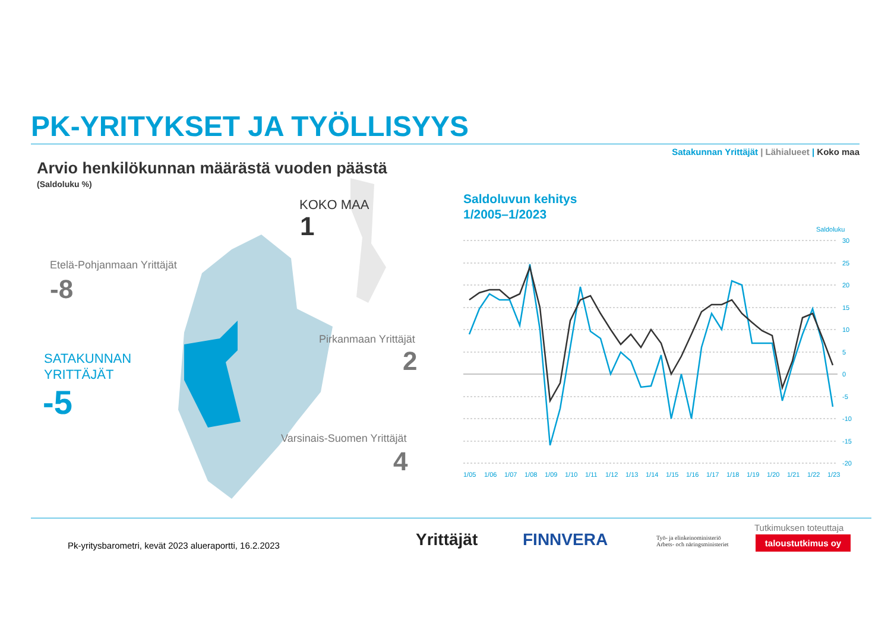PK-YRITYKSET JA TYÖLLISYYS
Satakunnan Yrittäjät | Lähialueet | Koko maa
Arvio henkilökunnan määrästä vuoden päästä
(Saldoluku %)
KOKO MAA
1
Etelä-Pohjanmaan Yrittäjät
-8
Pirkanmaan Yrittäjät
2
SATAKUNNAN
YRITTÄJÄT
-5
Varsinais-Suomen Yrittäjät
4
Saldoluvun kehitys
1/2005–1/2023
Saldoluku
30
25
20
15
10
5
0
-5
-10
-15
-20
1/051/061/071/081/091/101/111/121/131/141/151/161/171/181/191/201/211/221/23
Pk-yritysbarometri, kevät 2023 alueraportti, 16.2.2023
Yrittäjät FINNVERA
Työ- ja elinkeinoministeriö
Arbets- och näringsministeriet
Tutkimuksen toteuttaja
taloustutkimus oy